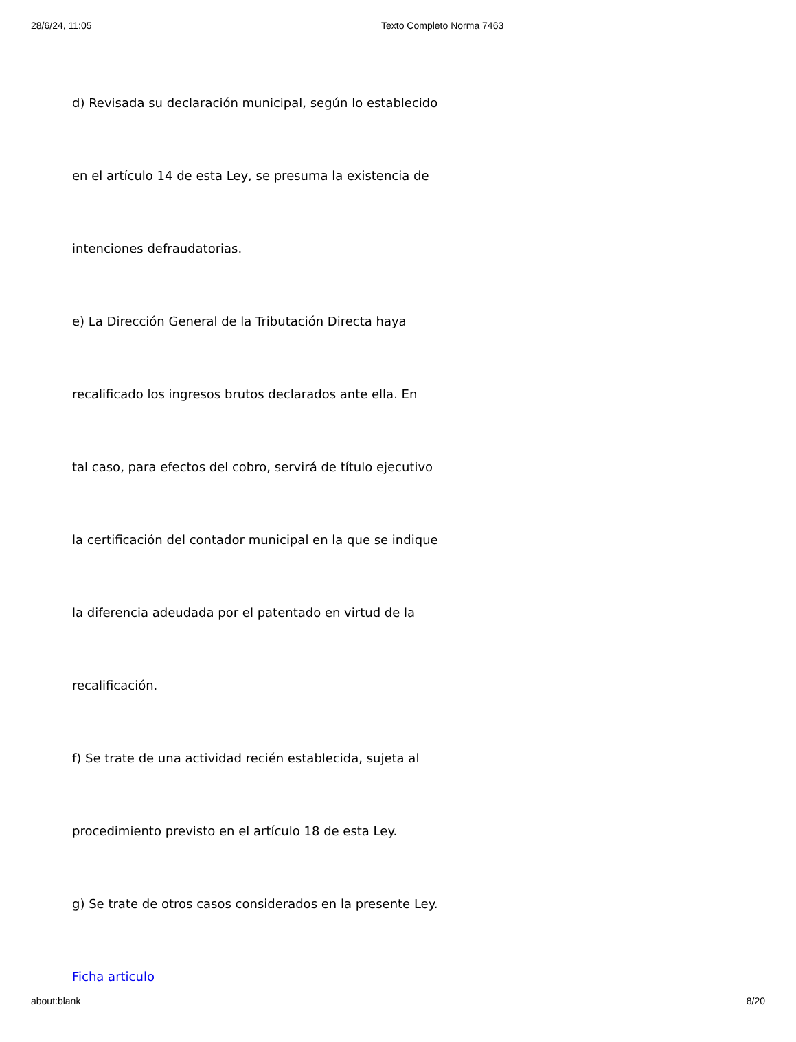28/6/24, 11:05 Texto Completo Norma 7463
d) Revisada su declaración municipal, según lo establecido
en el artículo 14 de esta Ley, se presuma la existencia de
intenciones defraudatorias.
e) La Dirección General de la Tributación Directa haya
recalificado los ingresos brutos declarados ante ella. En
tal caso, para efectos del cobro, servirá de título ejecutivo
la certificación del contador municipal en la que se indique
la diferencia adeudada por el patentado en virtud de la
recalificación.
f) Se trate de una actividad recién establecida, sujeta al
procedimiento previsto en el artículo 18 de esta Ley.
g) Se trate de otros casos considerados en la presente Ley.
Ficha articulo
about:blank 8/20